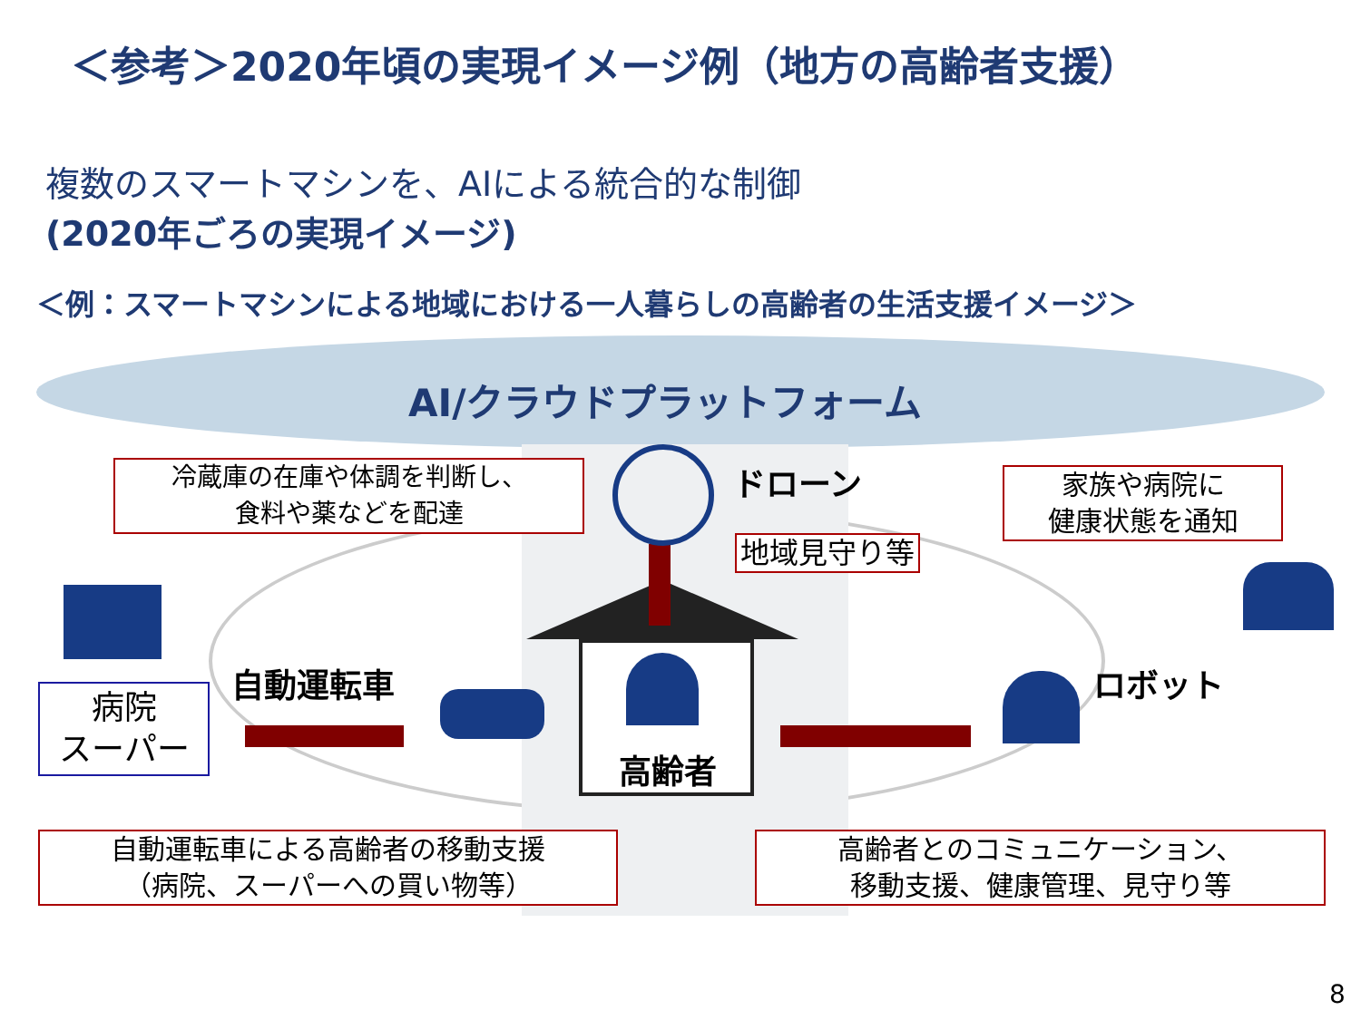＜参考＞2020年頃の実現イメージ例（地方の高齢者支援）
複数のスマートマシンを、AIによる統合的な制御
(2020年ごろの実現イメージ)
＜例：スマートマシンによる地域における一人暮らしの高齢者の生活支援イメージ＞
AI/クラウドプラットフォーム
冷蔵庫の在庫や体調を判断し、
食料や薬などを配達
ドローン
地域見守り等
家族や病院に
健康状態を通知
自動運転車 ロボット
病院
スーパー
高齢者
自動運転車による高齢者の移動支援
（病院、スーパーへの買い物等）
高齢者とのコミュニケーション、
移動支援、健康管理、見守り等
8